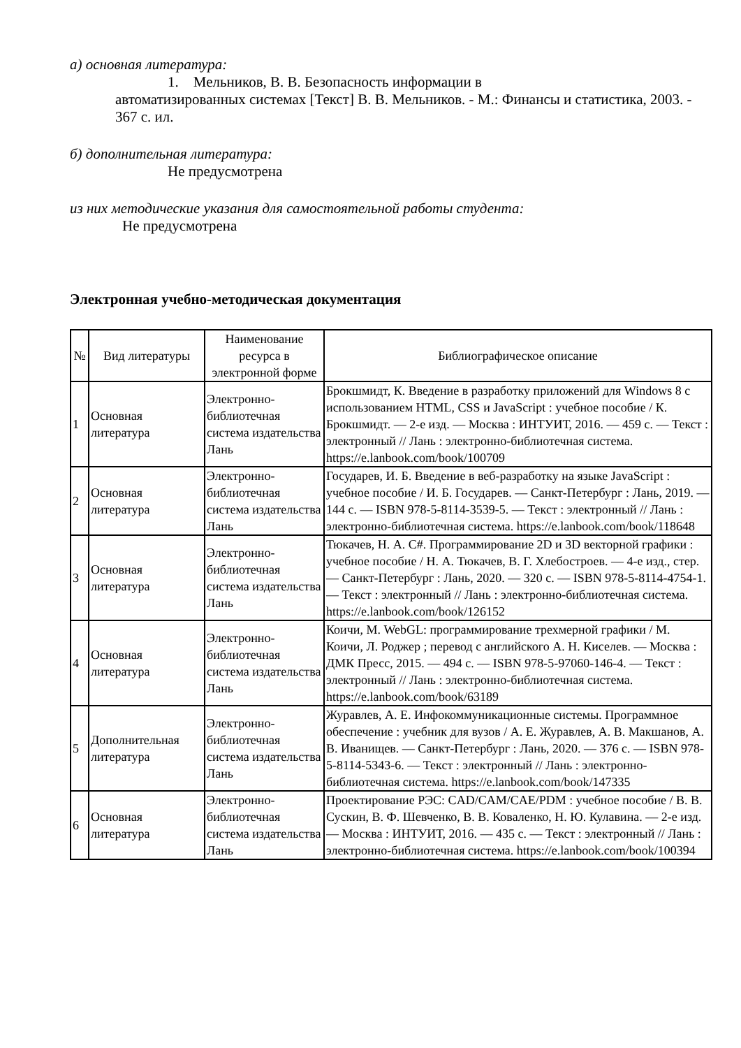а) основная литература:
1. Мельников, В. В. Безопасность информации в
автоматизированных системах [Текст] В. В. Мельников. - М.: Финансы и статистика, 2003. - 367 с. ил.
б) дополнительная литература:
Не предусмотрена
из них методические указания для самостоятельной работы студента:
Не предусмотрена
Электронная учебно-методическая документация
| № | Вид литературы | Наименование ресурса в электронной форме | Библиографическое описание |
| --- | --- | --- | --- |
| 1 | Основная литература | Электронно-библиотечная система издательства Лань | Брокшмидт, К. Введение в разработку приложений для Windows 8 с использованием HTML, CSS и JavaScript : учебное пособие / К. Брокшмидт. — 2-е изд. — Москва : ИНТУИТ, 2016. — 459 с. — Текст : электронный // Лань : электронно-библиотечная система. https://e.lanbook.com/book/100709 |
| 2 | Основная литература | Электронно-библиотечная система издательства Лань | Государев, И. Б. Введение в веб-разработку на языке JavaScript : учебное пособие / И. Б. Государев. — Санкт-Петербург : Лань, 2019. — 144 с. — ISBN 978-5-8114-3539-5. — Текст : электронный // Лань : электронно-библиотечная система. https://e.lanbook.com/book/118648 |
| 3 | Основная литература | Электронно-библиотечная система издательства Лань | Тюкачев, Н. А. C#. Программирование 2D и 3D векторной графики : учебное пособие / Н. А. Тюкачев, В. Г. Хлебостроев. — 4-е изд., стер. — Санкт-Петербург : Лань, 2020. — 320 с. — ISBN 978-5-8114-4754-1. — Текст : электронный // Лань : электронно-библиотечная система. https://e.lanbook.com/book/126152 |
| 4 | Основная литература | Электронно-библиотечная система издательства Лань | Коичи, М. WebGL: программирование трехмерной графики / М. Коичи, Л. Роджер ; перевод с английского А. Н. Киселев. — Москва : ДМК Пресс, 2015. — 494 с. — ISBN 978-5-97060-146-4. — Текст : электронный // Лань : электронно-библиотечная система. https://e.lanbook.com/book/63189 |
| 5 | Дополнительная литература | Электронно-библиотечная система издательства Лань | Журавлев, А. Е. Инфокоммуникационные системы. Программное обеспечение : учебник для вузов / А. Е. Журавлев, А. В. Макшанов, А. В. Иванищев. — Санкт-Петербург : Лань, 2020. — 376 с. — ISBN 978-5-8114-5343-6. — Текст : электронный // Лань : электронно-библиотечная система. https://e.lanbook.com/book/147335 |
| 6 | Основная литература | Электронно-библиотечная система издательства Лань | Проектирование РЭС: CAD/CAM/CAE/PDM : учебное пособие / В. В. Сускин, В. Ф. Шевченко, В. В. Коваленко, Н. Ю. Кулавина. — 2-е изд. — Москва : ИНТУИТ, 2016. — 435 с. — Текст : электронный // Лань : электронно-библиотечная система. https://e.lanbook.com/book/100394 |